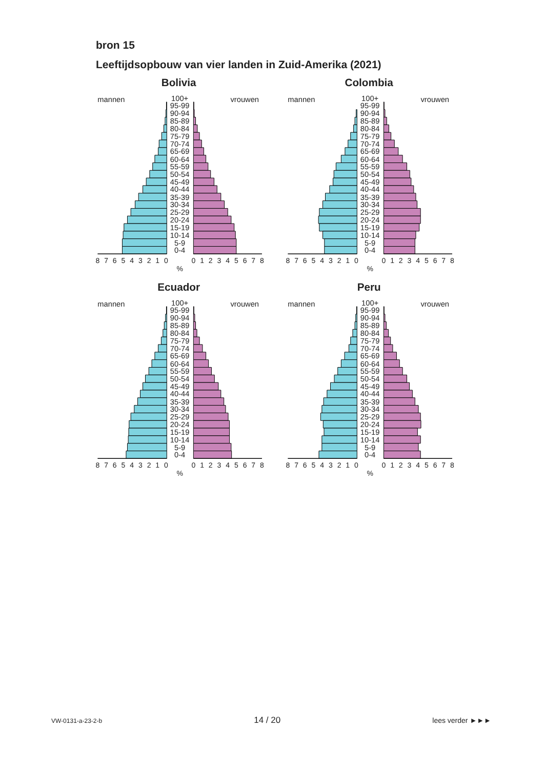bron 15
Leeftijdsopbouw van vier landen in Zuid-Amerika (2021)
Bolivia
mannen
vrouwen
100+
95-99
90-94
85-89
80-84
75-79
70-74
65-69
60-64
55-59
50-54
45-49
40-44
35-39
30-34
25-29
20-24
15-19
10-14
5-9
0-4
8
7
6
5
4
3
2
1
0
0
1
2
3
4
5
6
7
8
%
Colombia
mannen
vrouwen
100+
95-99
90-94
85-89
80-84
75-79
70-74
65-69
60-64
55-59
50-54
45-49
40-44
35-39
30-34
25-29
20-24
15-19
10-14
5-9
0-4
8
7
6
5
4
3
2
1
0
0
1
2
3
4
5
6
7
8
%
Ecuador
mannen
vrouwen
100+
95-99
90-94
85-89
80-84
75-79
70-74
65-69
60-64
55-59
50-54
45-49
40-44
35-39
30-34
25-29
20-24
15-19
10-14
5-9
0-4
8
7
6
5
4
3
2
1
0
0
1
2
3
4
5
6
7
8
%
Peru
mannen
vrouwen
100+
95-99
90-94
85-89
80-84
75-79
70-74
65-69
60-64
55-59
50-54
45-49
40-44
35-39
30-34
25-29
20-24
15-19
10-14
5-9
0-4
8
7
6
5
4
3
2
1
0
0
1
2
3
4
5
6
7
8
%
VW-0131-a-23-2-b 14 / 20 lees verder ►►►